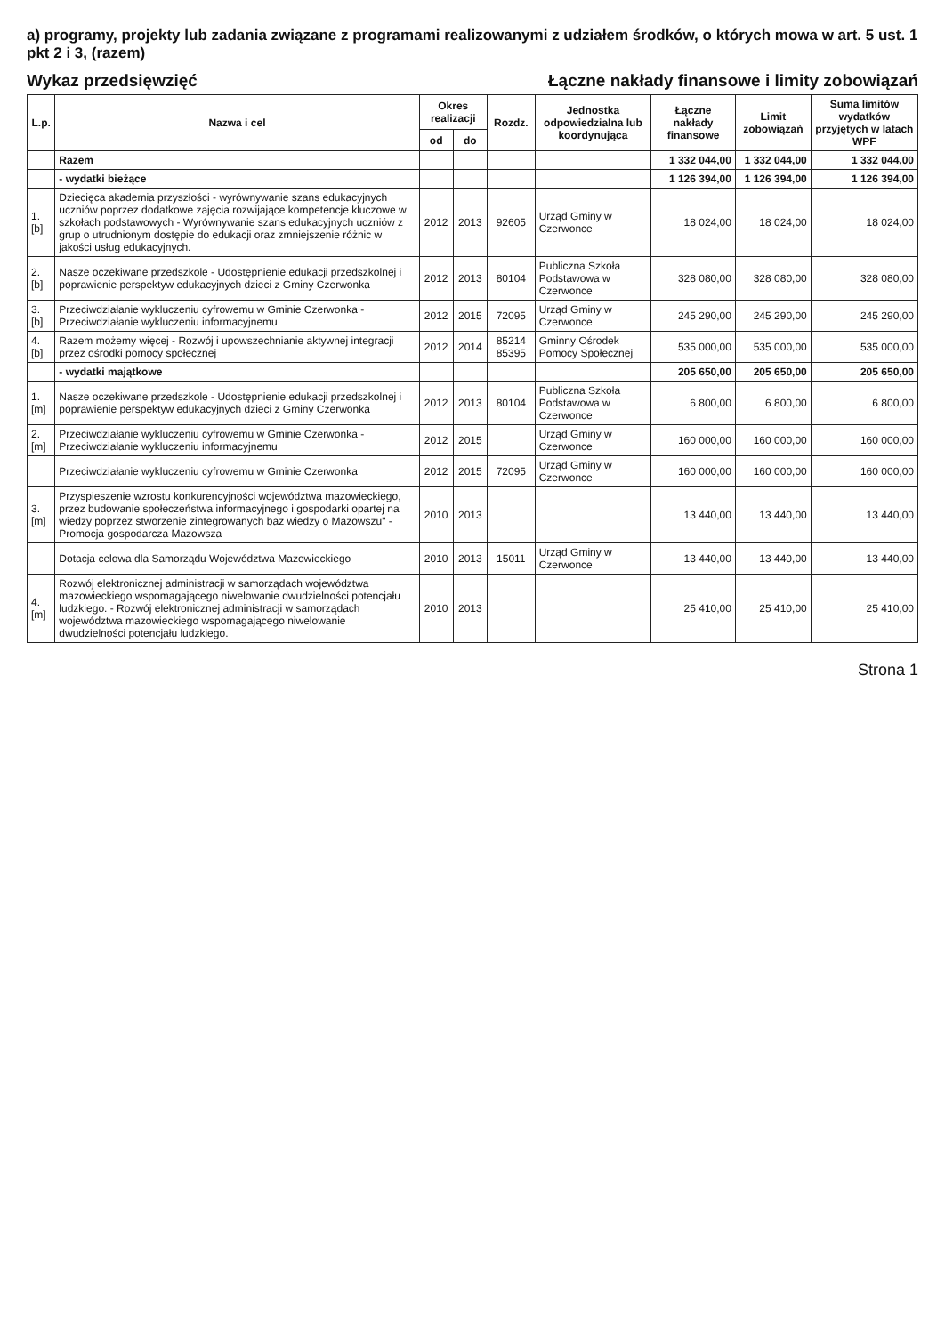a) programy, projekty lub zadania związane z programami realizowanymi z udziałem środków, o których mowa w art. 5 ust. 1 pkt 2 i 3, (razem)
Wykaz przedsięwzięć
Łączne nakłady finansowe i limity zobowiązań
| L.p. | Nazwa i cel | Okres realizacji | | Rozdz. | Jednostka odpowiedzialna lub koordynująca | Łączne nakłady finansowe | Limit zobowiązań | Suma limitów wydatków przyjętych w latach WPF |
| --- | --- | --- | --- | --- | --- | --- | --- | --- |
| | | od | do | | | | | |
| | Razem | | | | | 1 332 044,00 | 1 332 044,00 | 1 332 044,00 |
| | - wydatki bieżące | | | | | 1 126 394,00 | 1 126 394,00 | 1 126 394,00 |
| 1.[b] | Dziecięca akademia przyszłości - wyrównywanie szans edukacyjnych uczniów poprzez dodatkowe zajęcia rozwijające kompetencje kluczowe w szkołach podstawowych - Wyrównywanie szans edukacyjnych uczniów z grup o utrudnionym dostępie do edukacji oraz zmniejszenie różnic w jakości usług edukacyjnych. | 2012 | 2013 | 92605 | Urząd Gminy w Czerwonce | 18 024,00 | 18 024,00 | 18 024,00 |
| 2.[b] | Nasze oczekiwane przedszkole - Udostępnienie edukacji przedszkolnej i poprawienie perspektyw edukacyjnych dzieci z Gminy Czerwonka | 2012 | 2013 | 80104 | Publiczna Szkoła Podstawowa w Czerwonce | 328 080,00 | 328 080,00 | 328 080,00 |
| 3.[b] | Przeciwdziałanie wykluczeniu cyfrowemu w Gminie Czerwonka - Przeciwdziałanie wykluczeniu informacyjnemu | 2012 | 2015 | 72095 | Urząd Gminy w Czerwonce | 245 290,00 | 245 290,00 | 245 290,00 |
| 4.[b] | Razem możemy więcej - Rozwój i upowszechnianie aktywnej integracji przez ośrodki pomocy społecznej | 2012 | 2014 | 85214 85395 | Gminny Ośrodek Pomocy Społecznej | 535 000,00 | 535 000,00 | 535 000,00 |
| | - wydatki majątkowe | | | | | 205 650,00 | 205 650,00 | 205 650,00 |
| 1.[m] | Nasze oczekiwane przedszkole - Udostępnienie edukacji przedszkolnej i poprawienie perspektyw edukacyjnych dzieci z Gminy Czerwonka | 2012 | 2013 | 80104 | Publiczna Szkoła Podstawowa w Czerwonce | 6 800,00 | 6 800,00 | 6 800,00 |
| 2.[m] | Przeciwdziałanie wykluczeniu cyfrowemu w Gminie Czerwonka - Przeciwdziałanie wykluczeniu informacyjnemu | 2012 | 2015 | | Urząd Gminy w Czerwonce | 160 000,00 | 160 000,00 | 160 000,00 |
| | Przeciwdziałanie wykluczeniu cyfrowemu w Gminie Czerwonka | 2012 | 2015 | 72095 | Urząd Gminy w Czerwonce | 160 000,00 | 160 000,00 | 160 000,00 |
| 3.[m] | Przyspieszenie wzrostu konkurencyjności województwa mazowieckiego, przez budowanie społeczeństwa informacyjnego i gospodarki opartej na wiedzy poprzez stworzenie zintegrowanych baz wiedzy o Mazowszu" - Promocja gospodarcza Mazowsza | 2010 | 2013 | | | 13 440,00 | 13 440,00 | 13 440,00 |
| | Dotacja celowa dla Samorządu Województwa Mazowieckiego | 2010 | 2013 | 15011 | Urząd Gminy w Czerwonce | 13 440,00 | 13 440,00 | 13 440,00 |
| 4.[m] | Rozwój elektronicznej administracji w samorządach województwa mazowieckiego wspomagającego niwelowanie dwudzielności potencjału ludzkiego. - Rozwój elektronicznej administracji w samorządach województwa mazowieckiego wspomagającego niwelowanie dwudzielności potencjału ludzkiego. | 2010 | 2013 | | | 25 410,00 | 25 410,00 | 25 410,00 |
Strona 1